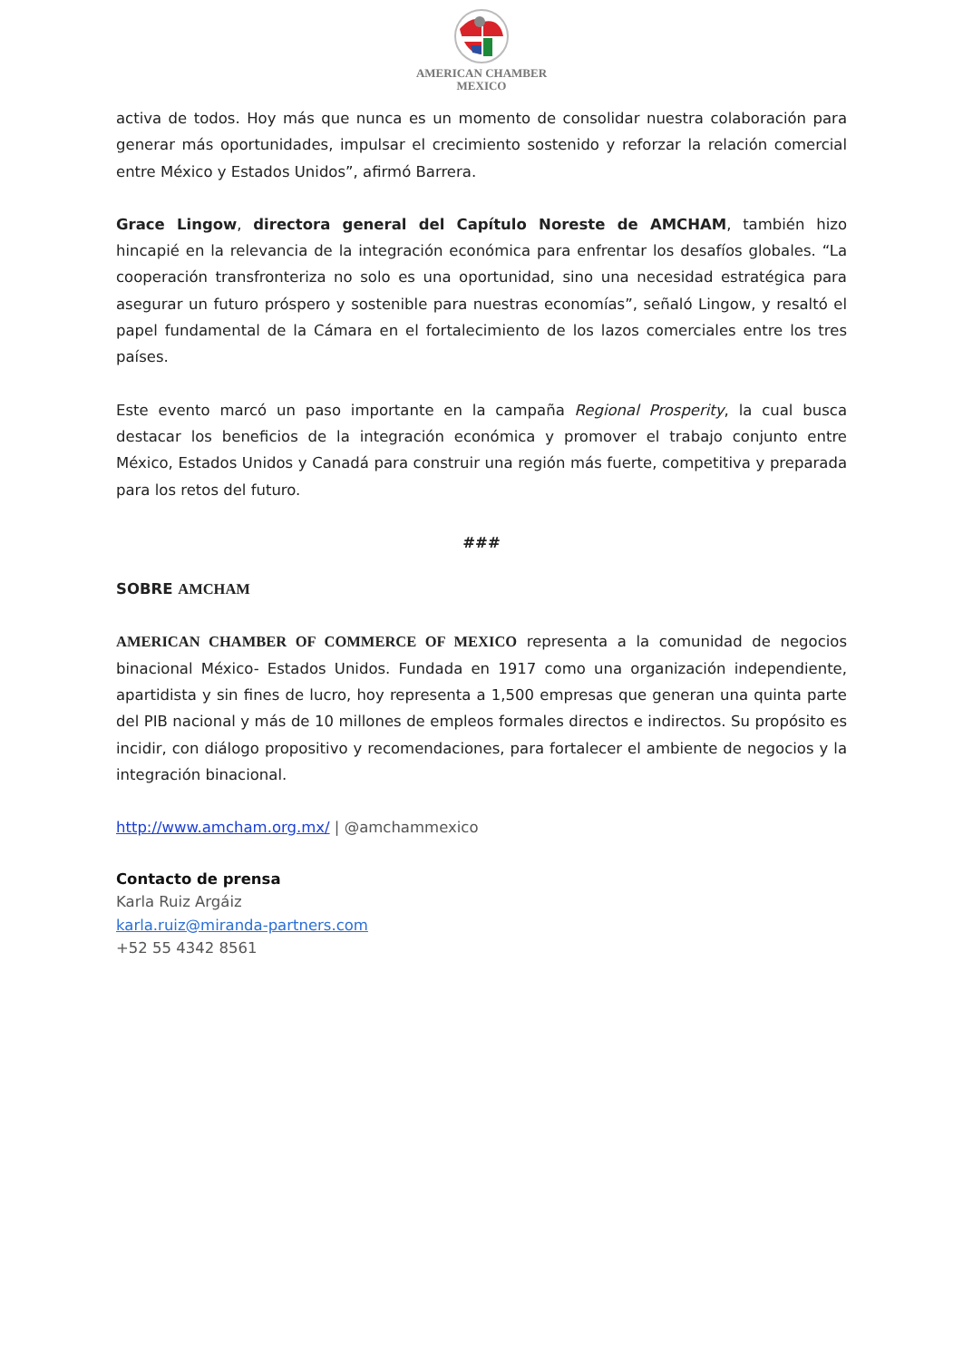AMERICAN CHAMBER
MEXICO
activa de todos. Hoy más que nunca es un momento de consolidar nuestra colaboración para generar más oportunidades, impulsar el crecimiento sostenido y reforzar la relación comercial entre México y Estados Unidos”, afirmó Barrera.
Grace Lingow, directora general del Capítulo Noreste de AMCHAM, también hizo hincapié en la relevancia de la integración económica para enfrentar los desafíos globales. “La cooperación transfronteriza no solo es una oportunidad, sino una necesidad estratégica para asegurar un futuro próspero y sostenible para nuestras economías”, señaló Lingow, y resaltó el papel fundamental de la Cámara en el fortalecimiento de los lazos comerciales entre los tres países.
Este evento marcó un paso importante en la campaña Regional Prosperity, la cual busca destacar los beneficios de la integración económica y promover el trabajo conjunto entre México, Estados Unidos y Canadá para construir una región más fuerte, competitiva y preparada para los retos del futuro.
###
SOBRE AMCHAM
AMERICAN CHAMBER OF COMMERCE OF MEXICO representa a la comunidad de negocios binacional México- Estados Unidos. Fundada en 1917 como una organización independiente, apartidista y sin fines de lucro, hoy representa a 1,500 empresas que generan una quinta parte del PIB nacional y más de 10 millones de empleos formales directos e indirectos. Su propósito es incidir, con diálogo propositivo y recomendaciones, para fortalecer el ambiente de negocios y la integración binacional.
http://www.amcham.org.mx/ | @amchammexico
Contacto de prensa
Karla Ruiz Argáiz
karla.ruiz@miranda-partners.com
+52 55 4342 8561